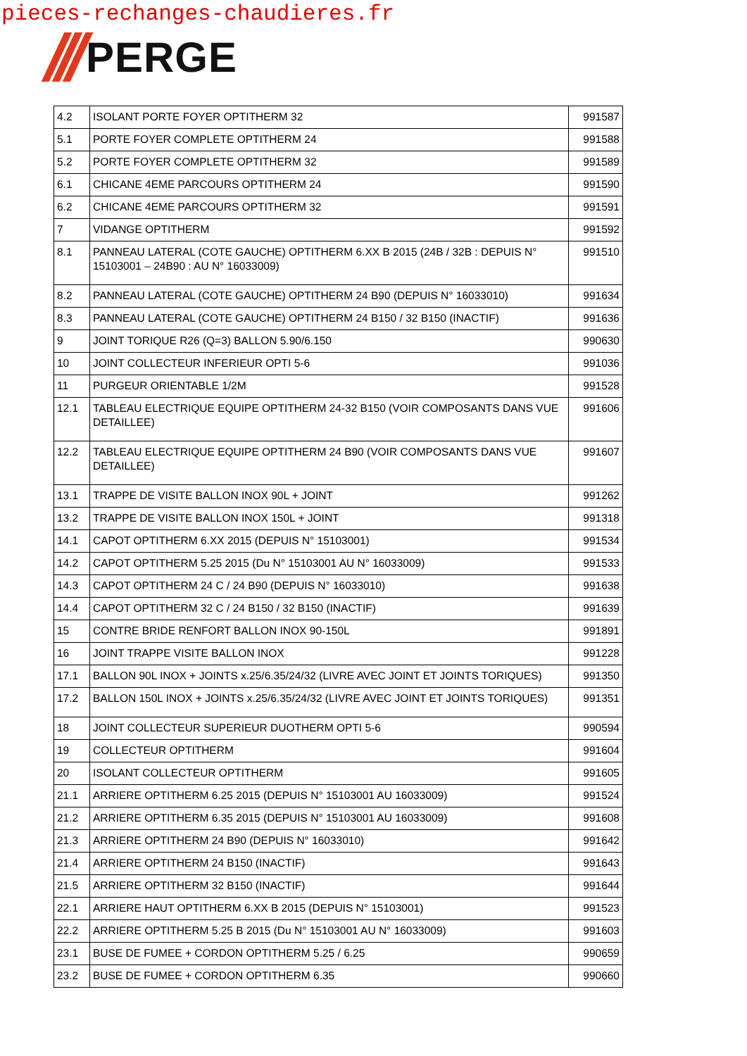pieces-rechanges-chaudieres.fr
PERGE
| 4.2 | ISOLANT PORTE FOYER OPTITHERM 32 | 991587 |
| 5.1 | PORTE FOYER COMPLETE OPTITHERM 24 | 991588 |
| 5.2 | PORTE FOYER COMPLETE OPTITHERM 32 | 991589 |
| 6.1 | CHICANE 4EME PARCOURS OPTITHERM 24 | 991590 |
| 6.2 | CHICANE 4EME PARCOURS OPTITHERM 32 | 991591 |
| 7 | VIDANGE OPTITHERM | 991592 |
| 8.1 | PANNEAU LATERAL (COTE GAUCHE) OPTITHERM 6.XX B 2015 (24B / 32B : DEPUIS N° 15103001 – 24B90 : AU N° 16033009) | 991510 |
| 8.2 | PANNEAU LATERAL (COTE GAUCHE) OPTITHERM 24 B90 (DEPUIS N° 16033010) | 991634 |
| 8.3 | PANNEAU LATERAL (COTE GAUCHE) OPTITHERM 24 B150 / 32 B150 (INACTIF) | 991636 |
| 9 | JOINT TORIQUE R26 (Q=3) BALLON 5.90/6.150 | 990630 |
| 10 | JOINT COLLECTEUR INFERIEUR OPTI 5-6 | 991036 |
| 11 | PURGEUR ORIENTABLE 1/2M | 991528 |
| 12.1 | TABLEAU ELECTRIQUE EQUIPE OPTITHERM 24-32 B150 (VOIR COMPOSANTS DANS VUE DETAILLEE) | 991606 |
| 12.2 | TABLEAU ELECTRIQUE EQUIPE OPTITHERM 24 B90 (VOIR COMPOSANTS DANS VUE DETAILLEE) | 991607 |
| 13.1 | TRAPPE DE VISITE BALLON INOX 90L + JOINT | 991262 |
| 13.2 | TRAPPE DE VISITE BALLON INOX 150L + JOINT | 991318 |
| 14.1 | CAPOT OPTITHERM 6.XX 2015 (DEPUIS N° 15103001) | 991534 |
| 14.2 | CAPOT OPTITHERM 5.25 2015 (Du N° 15103001 AU N° 16033009) | 991533 |
| 14.3 | CAPOT OPTITHERM 24 C / 24 B90 (DEPUIS N° 16033010) | 991638 |
| 14.4 | CAPOT OPTITHERM 32 C / 24 B150 / 32 B150 (INACTIF) | 991639 |
| 15 | CONTRE BRIDE RENFORT BALLON INOX 90-150L | 991891 |
| 16 | JOINT TRAPPE VISITE BALLON INOX | 991228 |
| 17.1 | BALLON 90L INOX + JOINTS x.25/6.35/24/32 (LIVRE AVEC JOINT ET JOINTS TORIQUES) | 991350 |
| 17.2 | BALLON 150L INOX + JOINTS x.25/6.35/24/32 (LIVRE AVEC JOINT ET JOINTS TORIQUES) | 991351 |
| 18 | JOINT COLLECTEUR SUPERIEUR DUOTHERM OPTI 5-6 | 990594 |
| 19 | COLLECTEUR OPTITHERM | 991604 |
| 20 | ISOLANT COLLECTEUR OPTITHERM | 991605 |
| 21.1 | ARRIERE OPTITHERM 6.25 2015 (DEPUIS N° 15103001 AU 16033009) | 991524 |
| 21.2 | ARRIERE OPTITHERM 6.35 2015 (DEPUIS N° 15103001 AU 16033009) | 991608 |
| 21.3 | ARRIERE OPTITHERM 24 B90 (DEPUIS N° 16033010) | 991642 |
| 21.4 | ARRIERE OPTITHERM 24 B150 (INACTIF) | 991643 |
| 21.5 | ARRIERE OPTITHERM 32 B150 (INACTIF) | 991644 |
| 22.1 | ARRIERE HAUT OPTITHERM 6.XX B 2015 (DEPUIS N° 15103001) | 991523 |
| 22.2 | ARRIERE OPTITHERM 5.25 B 2015 (Du N° 15103001 AU N° 16033009) | 991603 |
| 23.1 | BUSE DE FUMEE + CORDON OPTITHERM 5.25 / 6.25 | 990659 |
| 23.2 | BUSE DE FUMEE + CORDON OPTITHERM 6.35 | 990660 |